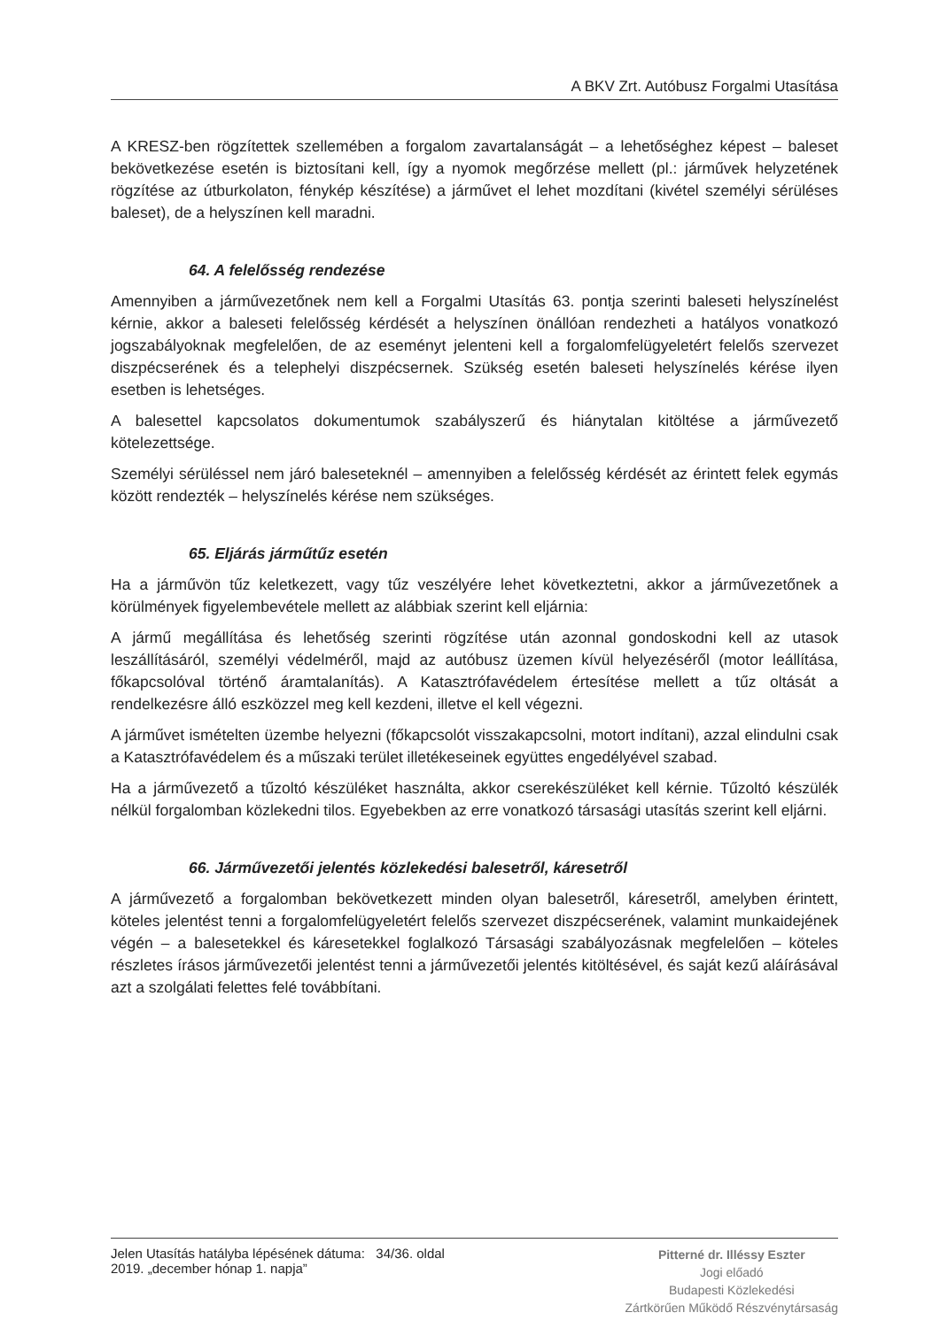A BKV Zrt. Autóbusz Forgalmi Utasítása
A KRESZ-ben rögzítettek szellemében a forgalom zavartalanságát – a lehetőséghez képest – baleset bekövetkezése esetén is biztosítani kell, így a nyomok megőrzése mellett (pl.: járművek helyzetének rögzítése az útburkolaton, fénykép készítése) a járművet el lehet mozdítani (kivétel személyi sérüléses baleset), de a helyszínen kell maradni.
64. A felelősség rendezése
Amennyiben a járművezetőnek nem kell a Forgalmi Utasítás 63. pontja szerinti baleseti helyszínelést kérnie, akkor a baleseti felelősség kérdését a helyszínen önállóan rendezheti a hatályos vonatkozó jogszabályoknak megfelelően, de az eseményt jelenteni kell a forgalomfelügyeletért felelős szervezet diszpécserének és a telephelyi diszpécsernek. Szükség esetén baleseti helyszínelés kérése ilyen esetben is lehetséges.
A balesettel kapcsolatos dokumentumok szabályszerű és hiánytalan kitöltése a járművezető kötelezettsége.
Személyi sérüléssel nem járó baleseteknél – amennyiben a felelősség kérdését az érintett felek egymás között rendezték – helyszínelés kérése nem szükséges.
65. Eljárás járműtűz esetén
Ha a járművön tűz keletkezett, vagy tűz veszélyére lehet következtetni, akkor a járművezetőnek a körülmények figyelembevétele mellett az alábbiak szerint kell eljárnia:
A jármű megállítása és lehetőség szerinti rögzítése után azonnal gondoskodni kell az utasok leszállításáról, személyi védelméről, majd az autóbusz üzemen kívül helyezéséről (motor leállítása, főkapcsolóval történő áramtalanítás). A Katasztrófavédelem értesítése mellett a tűz oltását a rendelkezésre álló eszközzel meg kell kezdeni, illetve el kell végezni.
A járművet ismételten üzembe helyezni (főkapcsolót visszakapcsolni, motort indítani), azzal elindulni csak a Katasztrófavédelem és a műszaki terület illetékeseinek együttes engedélyével szabad.
Ha a járművezető a tűzoltó készüléket használta, akkor cserekészüléket kell kérnie. Tűzoltó készülék nélkül forgalomban közlekedni tilos. Egyebekben az erre vonatkozó társasági utasítás szerint kell eljárni.
66. Járművezetői jelentés közlekedési balesetről, káresetről
A járművezető a forgalomban bekövetkezett minden olyan balesetről, káresetről, amelyben érintett, köteles jelentést tenni a forgalomfelügyeletért felelős szervezet diszpécserének, valamint munkaidejének végén – a balesetekkel és káresetekkel foglalkozó Társasági szabályozásnak megfelelően – köteles részletes írásos járművezetői jelentést tenni a járművezetői jelentés kitöltésével, és saját kezű aláírásával azt a szolgálati felettes felé továbbítani.
Jelen Utasítás hatályba lépésének dátuma: 34/36. oldal
2019. „december hónap 1. napja”
Pitterné dr. Illéssy Eszter
Jogi előadó
Budapesti Közlekedési
Zártkörűen Működő Részvénytársaság